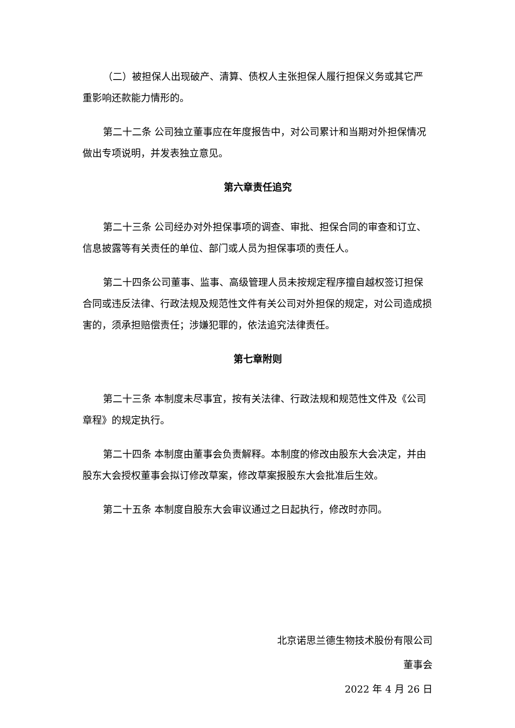（二）被担保人出现破产、清算、债权人主张担保人履行担保义务或其它严重影响还款能力情形的。
第二十二条 公司独立董事应在年度报告中，对公司累计和当期对外担保情况做出专项说明，并发表独立意见。
第六章责任追究
第二十三条 公司经办对外担保事项的调查、审批、担保合同的审查和订立、信息披露等有关责任的单位、部门或人员为担保事项的责任人。
第二十四条公司董事、监事、高级管理人员未按规定程序擅自越权签订担保合同或违反法律、行政法规及规范性文件有关公司对外担保的规定，对公司造成损害的，须承担赔偿责任；涉嫌犯罪的，依法追究法律责任。
第七章附则
第二十三条 本制度未尽事宜，按有关法律、行政法规和规范性文件及《公司章程》的规定执行。
第二十四条 本制度由董事会负责解释。本制度的修改由股东大会决定，并由股东大会授权董事会拟订修改草案，修改草案报股东大会批准后生效。
第二十五条 本制度自股东大会审议通过之日起执行，修改时亦同。
北京诺思兰德生物技术股份有限公司
董事会
2022 年 4 月 26 日